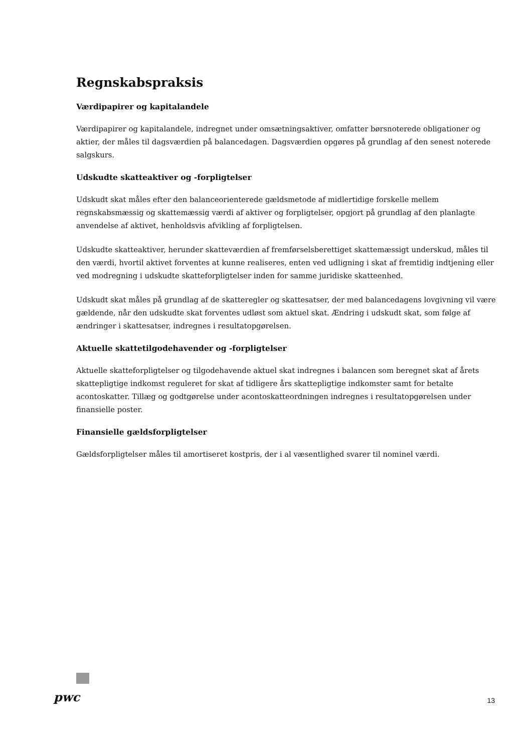Regnskabspraksis
Værdipapirer og kapitalandele
Værdipapirer og kapitalandele, indregnet under omsætningsaktiver, omfatter børsnoterede obligationer og aktier, der måles til dagsværdien på balancedagen. Dagsværdien opgøres på grundlag af den senest noterede salgskurs.
Udskudte skatteaktiver og -forpligtelser
Udskudt skat måles efter den balanceorienterede gældsmetode af midlertidige forskelle mellem regnskabsmæssig og skattemæssig værdi af aktiver og forpligtelser, opgjort på grundlag af den planlagte anvendelse af aktivet, henholdsvis afvikling af forpligtelsen.
Udskudte skatteaktiver, herunder skatteværdien af fremførselsberettiget skattemæssigt underskud, måles til den værdi, hvortil aktivet forventes at kunne realiseres, enten ved udligning i skat af fremtidig indtjening eller ved modregning i udskudte skatteforpligtelser inden for samme juridiske skatteenhed.
Udskudt skat måles på grundlag af de skatteregler og skattesatser, der med balancedagens lovgivning vil være gældende, når den udskudte skat forventes udløst som aktuel skat. Ændring i udskudt skat, som følge af ændringer i skattesatser, indregnes i resultatopgørelsen.
Aktuelle skattetilgodehavender og -forpligtelser
Aktuelle skatteforpligtelser og tilgodehavende aktuel skat indregnes i balancen som beregnet skat af årets skattepligtige indkomst reguleret for skat af tidligere års skattepligtige indkomster samt for betalte acontoskatter. Tillæg og godtgørelse under acontoskatteordningen indregnes i resultatopgørelsen under finansielle poster.
Finansielle gældsforpligtelser
Gældsforpligtelser måles til amortiseret kostpris, der i al væsentlighed svarer til nominel værdi.
pwc 13